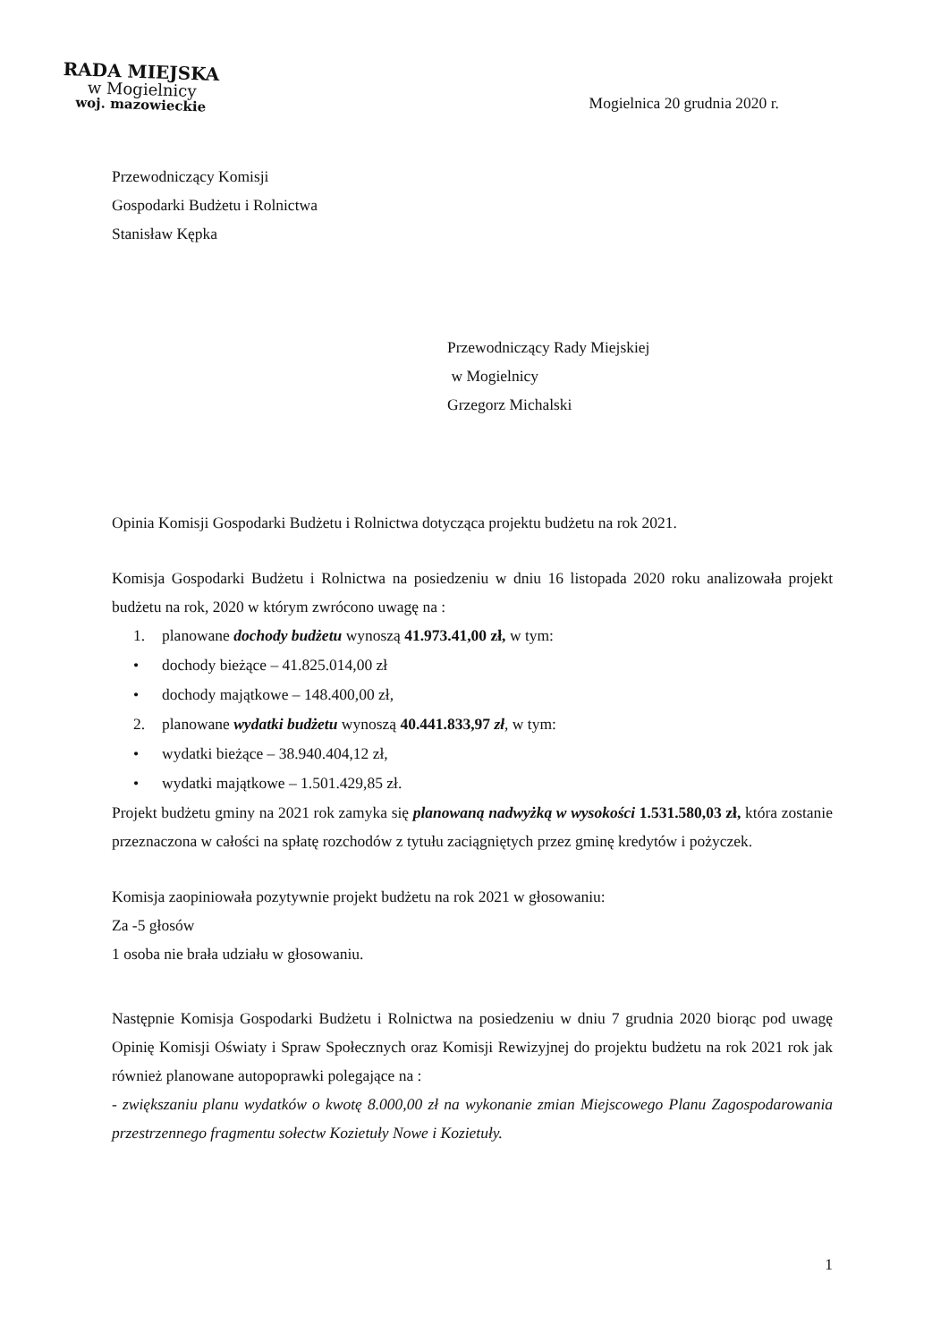RADA MIEJSKA
w Mogielnicy
woj. mazowieckie
Mogielnica 20 grudnia 2020 r.
Przewodniczący Komisji
Gospodarki Budżetu i Rolnictwa
Stanisław Kępka
Przewodniczący Rady Miejskiej
w Mogielnicy
Grzegorz Michalski
Opinia Komisji Gospodarki Budżetu i Rolnictwa dotycząca projektu budżetu na rok 2021.
Komisja Gospodarki Budżetu i Rolnictwa na posiedzeniu w dniu 16 listopada 2020 roku analizowała projekt budżetu na rok, 2020 w którym zwrócono uwagę na :
1. planowane dochody budżetu wynoszą 41.973.41,00 zł, w tym:
• dochody bieżące – 41.825.014,00 zł
• dochody majątkowe – 148.400,00 zł,
2. planowane wydatki budżetu wynoszą 40.441.833,97 zł, w tym:
• wydatki bieżące – 38.940.404,12 zł,
• wydatki majątkowe – 1.501.429,85 zł.
Projekt budżetu gminy na 2021 rok zamyka się planowaną nadwyżką w wysokości 1.531.580,03 zł, która zostanie przeznaczona w całości na spłatę rozchodów z tytułu zaciągniętych przez gminę kredytów i pożyczek.
Komisja zaopiniowała pozytywnie projekt budżetu na rok 2021 w głosowaniu:
Za -5 głosów
1 osoba nie brała udziału w głosowaniu.
Następnie Komisja Gospodarki Budżetu i Rolnictwa na posiedzeniu w dniu 7 grudnia 2020 biorąc pod uwagę Opinię Komisji Oświaty i Spraw Społecznych oraz Komisji Rewizyjnej do projektu budżetu na rok 2021 rok jak również planowane autopoprawki polegające na :
- zwiększaniu planu wydatków o kwotę 8.000,00 zł na wykonanie zmian Miejscowego Planu Zagospodarowania przestrzennego fragmentu sołectw Kozietuły Nowe i Kozietuły.
1